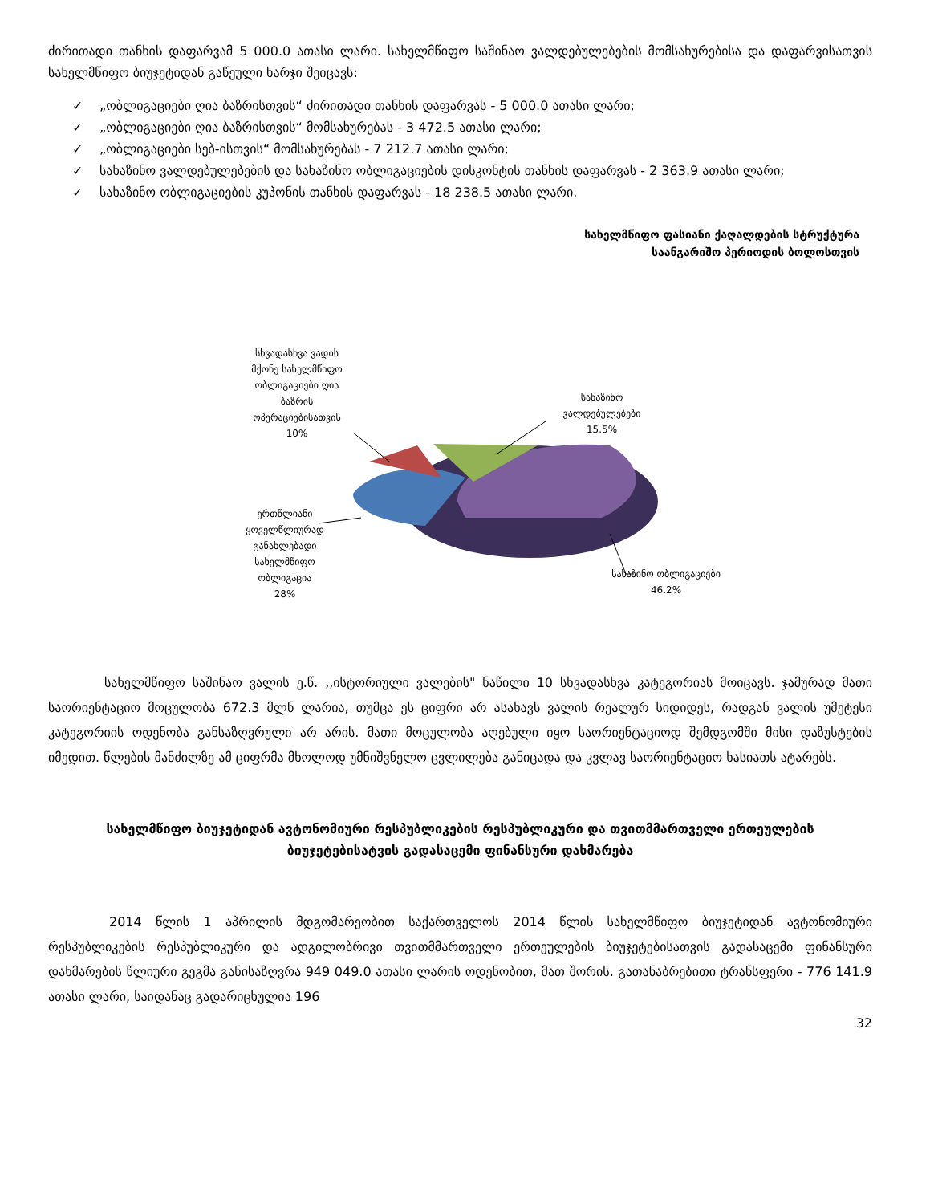ძირითადი თანხის დაფარვამ 5 000.0 ათასი ლარი. სახელმწიფო საშინაო ვალდებულებების მომსახურებისა და დაფარვისათვის სახელმწიფო ბიუჯეტიდან გაწეული ხარჯი შეიცავს:
✓ „ობლიგაციები ღია ბაზრისთვის“ ძირითადი თანხის დაფარვას - 5 000.0 ათასი ლარი;
✓ „ობლიგაციები ღია ბაზრისთვის“ მომსახურებას - 3 472.5 ათასი ლარი;
✓ „ობლიგაციები სებ-ისთვის“ მომსახურებას - 7 212.7 ათასი ლარი;
✓ სახაზინო ვალდებულებების და სახაზინო ობლიგაციების დისკონტის თანხის დაფარვას - 2 363.9 ათასი ლარი;
✓ სახაზინო ობლიგაციების კუპონის თანხის დაფარვას - 18 238.5 ათასი ლარი.
სახელმწიფო ფასიანი ქაღალდების სტრუქტურა
საანგარიშო პერიოდის ბოლოსთვის
სხვადასხვა ვადის მქონე სახელმწიფო ობლიგაციები ღია ბაზრის ოპერაციებისათვის
10%
სახაზინო ვალდებულებები
15.5%
ერთწლიანი ყოველწლიურად განახლებადი სახელმწიფო ობლიგაცია
28%
სახაზინო ობლიგაციები
46.2%
სახელმწიფო საშინაო ვალის ე.წ. ,,ისტორიული ვალების" ნაწილი 10 სხვადასხვა კატეგორიას მოიცავს. ჯამურად მათი საორიენტაციო მოცულობა 672.3 მლნ ლარია, თუმცა ეს ციფრი არ ასახავს ვალის რეალურ სიდიდეს, რადგან ვალის უმეტესი კატეგორიის ოდენობა განსაზღვრული არ არის. მათი მოცულობა აღებული იყო საორიენტაციოდ შემდგომში მისი დაზუსტების იმედით. წლების მანძილზე ამ ციფრმა მხოლოდ უმნიშვნელო ცვლილება განიცადა და კვლავ საორიენტაციო ხასიათს ატარებს.
სახელმწიფო ბიუჯეტიდან ავტონომიური რესპუბლიკების რესპუბლიკური და თვითმმართველი ერთეულების ბიუჯეტებისატვის გადასაცემი ფინანსური დახმარება
2014 წლის 1 აპრილის მდგომარეობით საქართველოს 2014 წლის სახელმწიფო ბიუჯეტიდან ავტონომიური რესპუბლიკების რესპუბლიკური და ადგილობრივი თვითმმართველი ერთეულების ბიუჯეტებისათვის გადასაცემი ფინანსური დახმარების წლიური გეგმა განისაზღვრა 949 049.0 ათასი ლარის ოდენობით, მათ შორის. გათანაბრებითი ტრანსფერი - 776 141.9 ათასი ლარი, საიდანაც გადარიცხულია 196
32